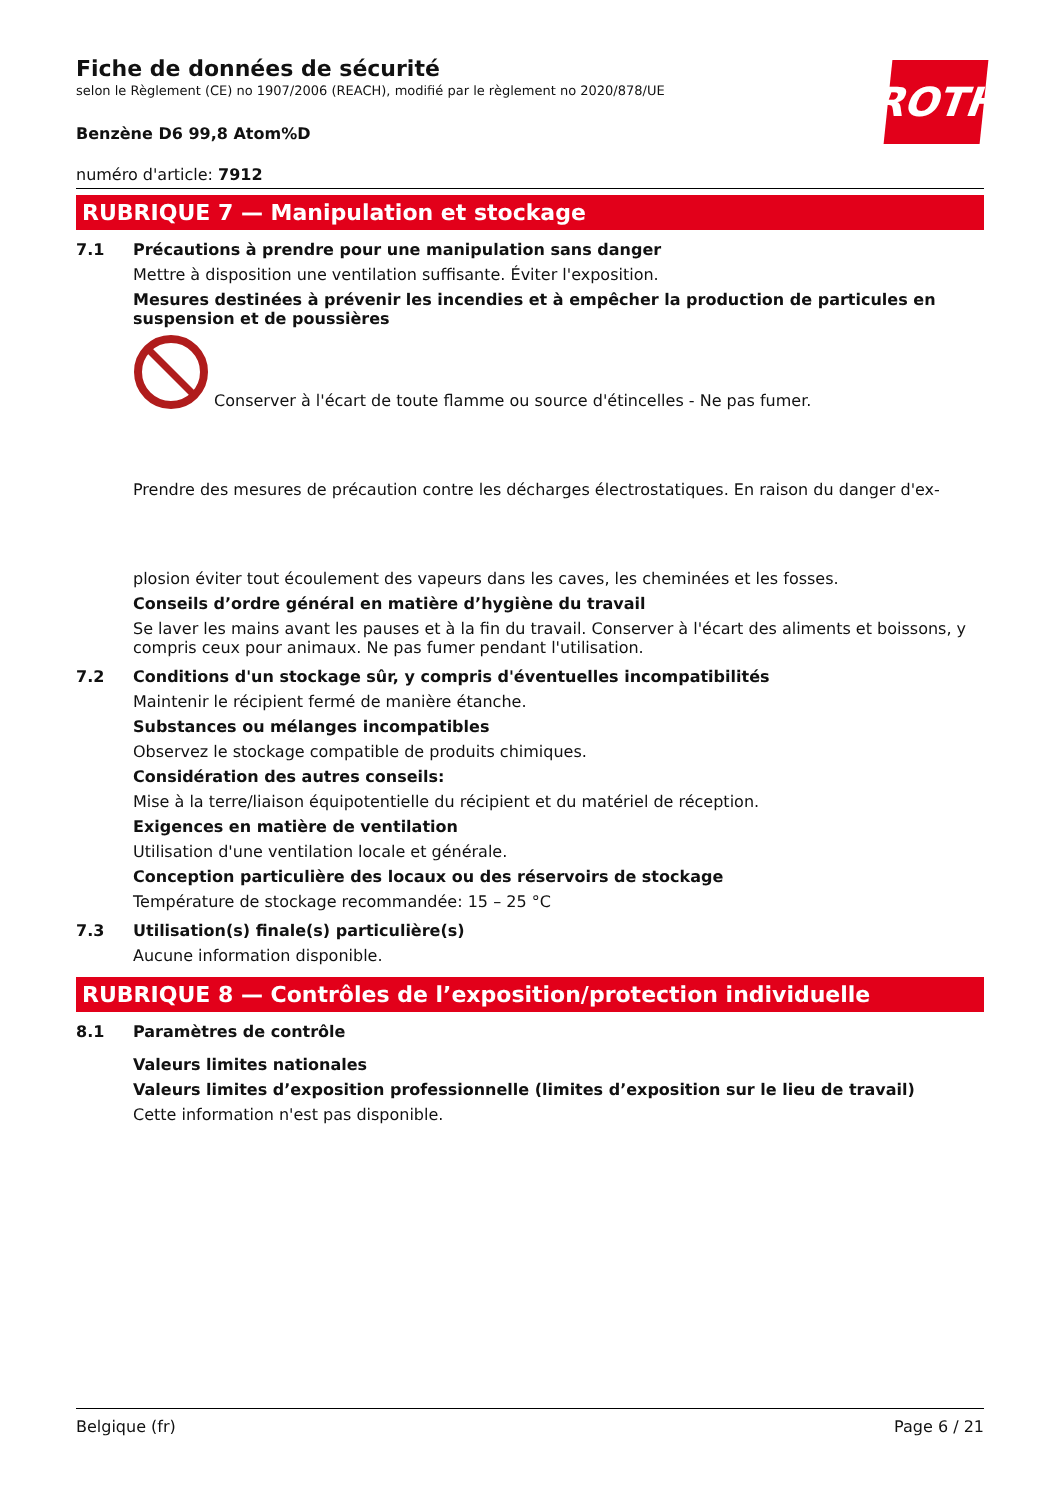ROTH
Fiche de données de sécurité
selon le Règlement (CE) no 1907/2006 (REACH), modifié par le règlement no 2020/878/UE
Benzène D6 99,8 Atom%D
numéro d'article: 7912
RUBRIQUE 7 — Manipulation et stockage
7.1 Précautions à prendre pour une manipulation sans danger
Mettre à disposition une ventilation suffisante. Éviter l'exposition.
Mesures destinées à prévenir les incendies et à empêcher la production de particules en suspension et de poussières
Conserver à l'écart de toute flamme ou source d'étincelles - Ne pas fumer.
Prendre des mesures de précaution contre les décharges électrostatiques. En raison du danger d'ex-
plosion éviter tout écoulement des vapeurs dans les caves, les cheminées et les fosses.
Conseils d’ordre général en matière d’hygiène du travail
Se laver les mains avant les pauses et à la fin du travail. Conserver à l'écart des aliments et boissons, y compris ceux pour animaux. Ne pas fumer pendant l'utilisation.
7.2 Conditions d'un stockage sûr, y compris d'éventuelles incompatibilités
Maintenir le récipient fermé de manière étanche.
Substances ou mélanges incompatibles
Observez le stockage compatible de produits chimiques.
Considération des autres conseils:
Mise à la terre/liaison équipotentielle du récipient et du matériel de réception.
Exigences en matière de ventilation
Utilisation d'une ventilation locale et générale.
Conception particulière des locaux ou des réservoirs de stockage
Température de stockage recommandée: 15 – 25 °C
7.3 Utilisation(s) finale(s) particulière(s)
Aucune information disponible.
RUBRIQUE 8 — Contrôles de l’exposition/protection individuelle
8.1 Paramètres de contrôle
Valeurs limites nationales
Valeurs limites d’exposition professionnelle (limites d’exposition sur le lieu de travail)
Cette information n'est pas disponible.
Belgique (fr) Page 6 / 21